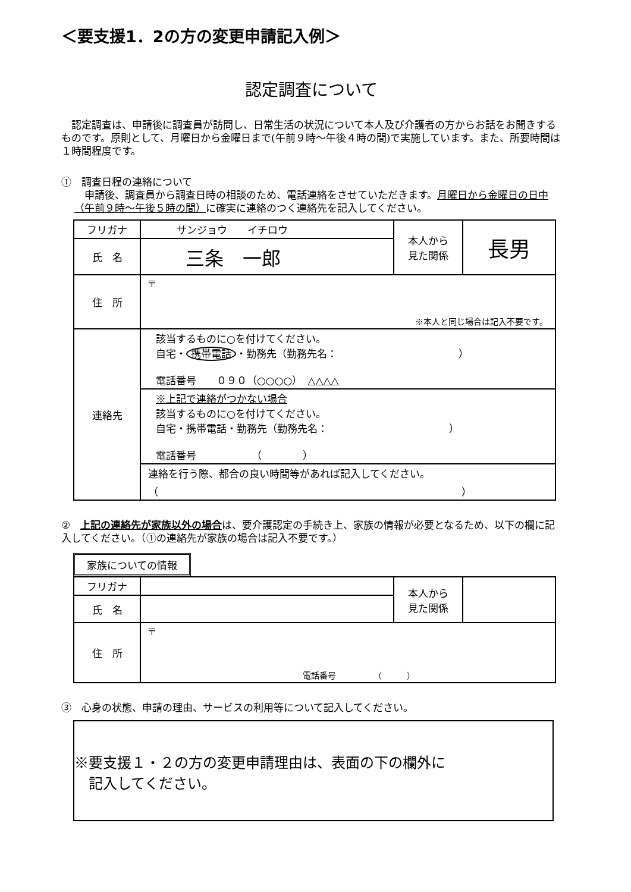＜要支援1．2の方の変更申請記入例＞
認定調査について
　認定調査は、申請後に調査員が訪問し、日常生活の状況について本人及び介護者の方からお話をお聞きするものです。原則として、月曜日から金曜日まで(午前９時～午後４時の間)で実施しています。また、所要時間は１時間程度です。
①　調査日程の連絡について
　申請後、調査員から調査日時の相談のため、電話連絡をさせていただきます。月曜日から金曜日の日中（午前９時～午後５時の間）に確実に連絡のつく連絡先を記入してください。
| フリガナ | サンジョウ イチロウ | 本人から 見た関係 | 長男 |
| 氏 名 | 三条 一郎 | | |
| 住 所 | 〒 ※本人と同じ場合は記入不要です。 | | |
| 連絡先 | 該当するものに○を付けてください。 自宅・ 携帯電話 ・勤務先（勤務先名： ） 電話番号 ０９０（○○○○） △△△△ | | |
| | ※上記で連絡がつかない場合 該当するものに○を付けてください。 自宅・携帯電話・勤務先（勤務先名： ） 電話番号 （ ） | | |
| | 連絡を行う際、都合の良い時間等があれば記入してください。 （ ） | | |
②　上記の連絡先が家族以外の場合は、要介護認定の手続き上、家族の情報が必要となるため、以下の欄に記入してください。（①の連絡先が家族の場合は記入不要です。）
家族についての情報
| フリガナ | | 本人から 見た関係 | |
| 氏 名 | | | |
| 住 所 | 〒 電話番号 （ ） | | |
③　心身の状態、申請の理由、サービスの利用等について記入してください。
※要支援１・２の方の変更申請理由は、表面の下の欄外に
　記入してください。